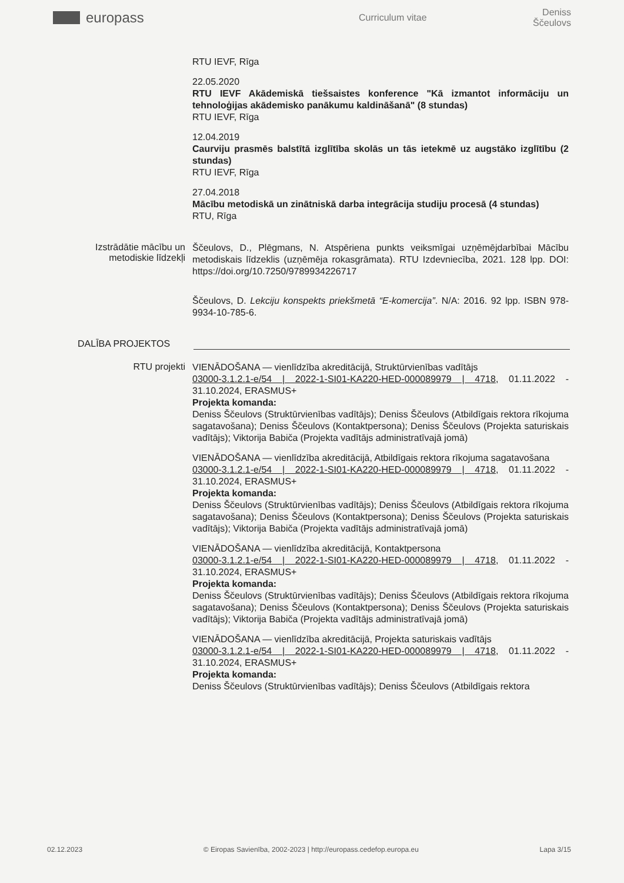europass
Curriculum vitae Deniss Ščeulovs
RTU IEVF, Rīga
22.05.2020
RTU IEVF Akādemiskā tiešsaistes konference "Kā izmantot informāciju un tehnoloģijas akādemisko panākumu kaldināšanā" (8 stundas)
RTU IEVF, Rīga
12.04.2019
Caurviju prasmēs balstītā izglītība skolās un tās ietekmē uz augstāko izglītību (2 stundas)
RTU IEVF, Rīga
27.04.2018
Mācību metodiskā un zinātniskā darba integrācija studiju procesā (4 stundas)
RTU, Rīga
Izstrādātie mācību un metodiskie līdzekļi
Ščeulovs, D., Plēgmans, N. Atspēriena punkts veiksmīgai uzņēmējdarbībai Mācību metodiskais līdzeklis (uzņēmēja rokasgrāmata). RTU Izdevniecība, 2021. 128 lpp. DOI: https://doi.org/10.7250/9789934226717
Ščeulovs, D. Lekciju konspekts priekšmetā “E-komercija”. N/A: 2016. 92 lpp. ISBN 978-9934-10-785-6.
DALĪBA PROJEKTOS
RTU projekti
VIENĀDOŠANA — vienlīdzība akreditācijā, Struktūrvienības vadītājs
03000-3.1.2.1-e/54 | 2022-1-SI01-KA220-HED-000089979 | 4718, 01.11.2022 - 31.10.2024, ERASMUS+
Projekta komanda:
Deniss Ščeulovs (Struktūrvienības vadītājs); Deniss Ščeulovs (Atbildīgais rektora rīkojuma sagatavošana); Deniss Ščeulovs (Kontaktpersona); Deniss Ščeulovs (Projekta saturiskais vadītājs); Viktorija Babiča (Projekta vadītājs administratīvajā jomā)
VIENĀDOŠANA — vienlīdzība akreditācijā, Atbildīgais rektora rīkojuma sagatavošana
03000-3.1.2.1-e/54 | 2022-1-SI01-KA220-HED-000089979 | 4718, 01.11.2022 - 31.10.2024, ERASMUS+
Projekta komanda:
Deniss Ščeulovs (Struktūrvienības vadītājs); Deniss Ščeulovs (Atbildīgais rektora rīkojuma sagatavošana); Deniss Ščeulovs (Kontaktpersona); Deniss Ščeulovs (Projekta saturiskais vadītājs); Viktorija Babiča (Projekta vadītājs administratīvajā jomā)
VIENĀDOŠANA — vienlīdzība akreditācijā, Kontaktpersona
03000-3.1.2.1-e/54 | 2022-1-SI01-KA220-HED-000089979 | 4718, 01.11.2022 - 31.10.2024, ERASMUS+
Projekta komanda:
Deniss Ščeulovs (Struktūrvienības vadītājs); Deniss Ščeulovs (Atbildīgais rektora rīkojuma sagatavošana); Deniss Ščeulovs (Kontaktpersona); Deniss Ščeulovs (Projekta saturiskais vadītājs); Viktorija Babiča (Projekta vadītājs administratīvajā jomā)
VIENĀDOŠANA — vienlīdzība akreditācijā, Projekta saturiskais vadītājs
03000-3.1.2.1-e/54 | 2022-1-SI01-KA220-HED-000089979 | 4718, 01.11.2022 - 31.10.2024, ERASMUS+
Projekta komanda:
Deniss Ščeulovs (Struktūrvienības vadītājs); Deniss Ščeulovs (Atbildīgais rektora
02.12.2023 © Eiropas Savienība, 2002-2023 | http://europass.cedefop.europa.eu Lapa 3/15